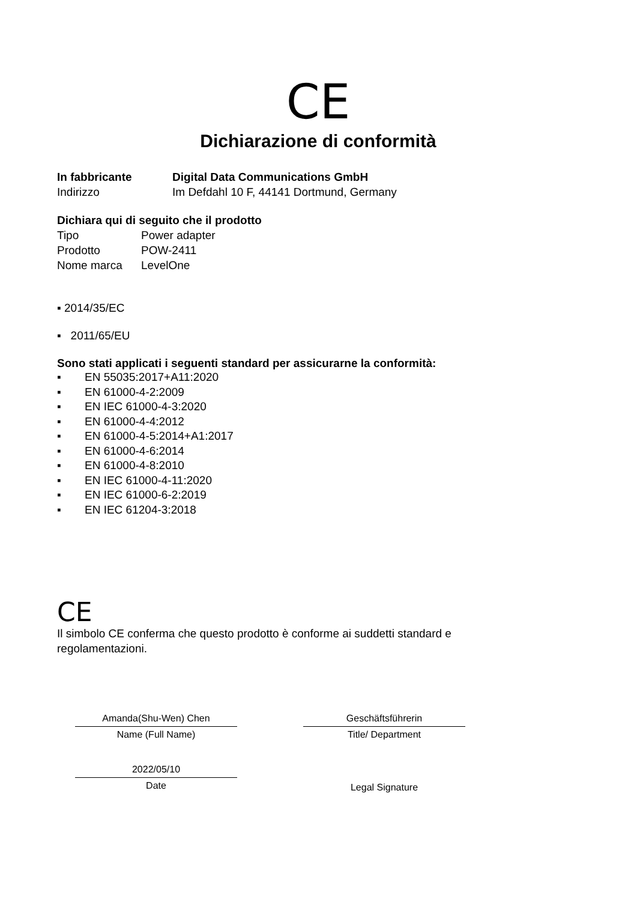CE
Dichiarazione di conformità
In fabbricante Digital Data Communications GmbH
Indirizzo Im Defdahl 10 F, 44141 Dortmund, Germany
Dichiara qui di seguito che il prodotto
Tipo Power adapter
Prodotto POW-2411
Nome marca LevelOne
▪ 2014/35/EC
▪ 2011/65/EU
Sono stati applicati i seguenti standard per assicurarne la conformità:
▪ EN 55035:2017+A11:2020
▪ EN 61000-4-2:2009
▪ EN IEC 61000-4-3:2020
▪ EN 61000-4-4:2012
▪ EN 61000-4-5:2014+A1:2017
▪ EN 61000-4-6:2014
▪ EN 61000-4-8:2010
▪ EN IEC 61000-4-11:2020
▪ EN IEC 61000-6-2:2019
▪ EN IEC 61204-3:2018
CE
Il simbolo CE conferma che questo prodotto è conforme ai suddetti standard e regolamentazioni.
Amanda(Shu-Wen) Chen
Name (Full Name)
2022/05/10
Date
Geschäftsführerin
Title/ Department
Legal Signature